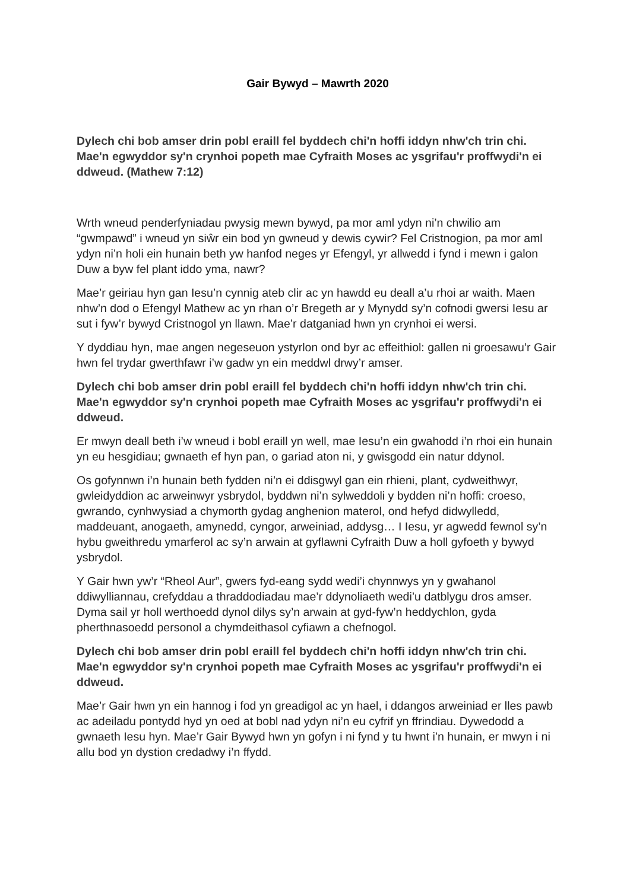Gair Bywyd – Mawrth 2020
Dylech chi bob amser drin pobl eraill fel byddech chi'n hoffi iddyn nhw'ch trin chi. Mae'n egwyddor sy'n crynhoi popeth mae Cyfraith Moses ac ysgrifau'r proffwydi'n ei ddweud. (Mathew 7:12)
Wrth wneud penderfyniadau pwysig mewn bywyd, pa mor aml ydyn ni’n chwilio am “gwmpawd” i wneud yn siŵr ein bod yn gwneud y dewis cywir? Fel Cristnogion, pa mor aml ydyn ni’n holi ein hunain beth yw hanfod neges yr Efengyl, yr allwedd i fynd i mewn i galon Duw a byw fel plant iddo yma, nawr?
Mae’r geiriau hyn gan Iesu’n cynnig ateb clir ac yn hawdd eu deall a’u rhoi ar waith. Maen nhw’n dod o Efengyl Mathew ac yn rhan o’r Bregeth ar y Mynydd sy’n cofnodi gwersi Iesu ar sut i fyw’r bywyd Cristnogol yn llawn. Mae’r datganiad hwn yn crynhoi ei wersi.
Y dyddiau hyn, mae angen negeseuon ystyrlon ond byr ac effeithiol: gallen ni groesawu’r Gair hwn fel trydar gwerthfawr i’w gadw yn ein meddwl drwy’r amser.
Dylech chi bob amser drin pobl eraill fel byddech chi'n hoffi iddyn nhw'ch trin chi. Mae'n egwyddor sy'n crynhoi popeth mae Cyfraith Moses ac ysgrifau'r proffwydi'n ei ddweud.
Er mwyn deall beth i’w wneud i bobl eraill yn well, mae Iesu’n ein gwahodd i’n rhoi ein hunain yn eu hesgidiau; gwnaeth ef hyn pan, o gariad aton ni, y gwisgodd ein natur ddynol.
Os gofynnwn i’n hunain beth fydden ni’n ei ddisgwyl gan ein rhieni, plant, cydweithwyr, gwleidyddion ac arweinwyr ysbrydol, byddwn ni’n sylweddoli y bydden ni’n hoffi: croeso, gwrando, cynhwysiad a chymorth gydag anghenion materol, ond hefyd didwylledd, maddeuant, anogaeth, amynedd, cyngor, arweiniad, addysg… I Iesu, yr agwedd fewnol sy’n hybu gweithredu ymarferol ac sy’n arwain at gyflawni Cyfraith Duw a holl gyfoeth y bywyd ysbrydol.
Y Gair hwn yw’r “Rheol Aur”, gwers fyd-eang sydd wedi’i chynnwys yn y gwahanol ddiwylliannau, crefyddau a thraddodiadau mae’r ddynoliaeth wedi’u datblygu dros amser. Dyma sail yr holl werthoedd dynol dilys sy’n arwain at gyd-fyw’n heddychlon, gyda pherthnasoedd personol a chymdeithasol cyfiawn a chefnogol.
Dylech chi bob amser drin pobl eraill fel byddech chi'n hoffi iddyn nhw'ch trin chi. Mae'n egwyddor sy'n crynhoi popeth mae Cyfraith Moses ac ysgrifau'r proffwydi'n ei ddweud.
Mae’r Gair hwn yn ein hannog i fod yn greadigol ac yn hael, i ddangos arweiniad er lles pawb ac adeiladu pontydd hyd yn oed at bobl nad ydyn ni’n eu cyfrif yn ffrindiau. Dywedodd a gwnaeth Iesu hyn. Mae’r Gair Bywyd hwn yn gofyn i ni fynd y tu hwnt i’n hunain, er mwyn i ni allu bod yn dystion credadwy i’n ffydd.